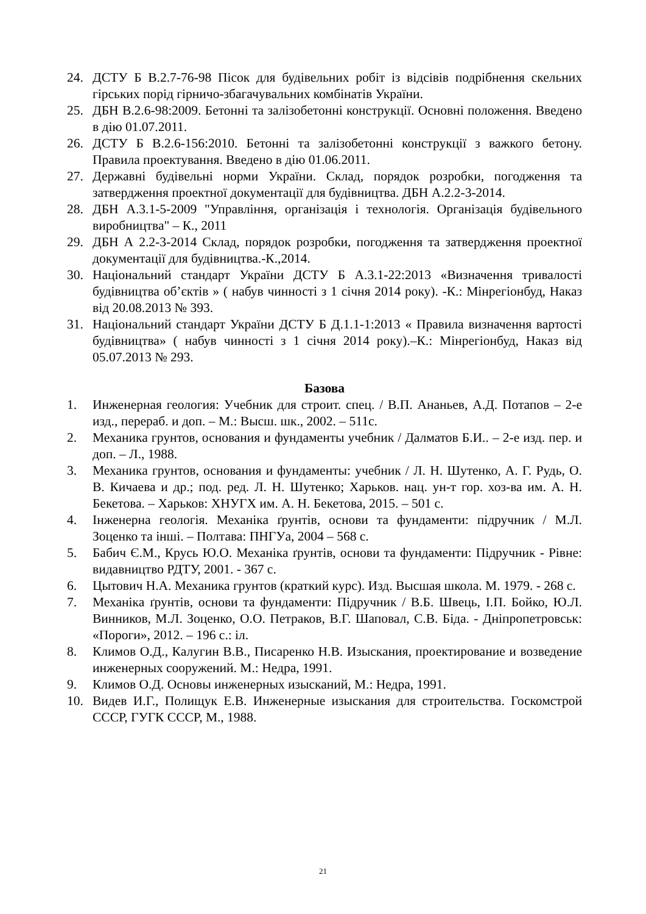24. ДСТУ Б В.2.7-76-98 Пісок для будівельних робіт із відсівів подрібнення скельних гірських порід гірничо-збагачувальних комбінатів України.
25. ДБН В.2.6-98:2009. Бетонні та залізобетонні конструкції. Основні положення. Введено в дію 01.07.2011.
26. ДСТУ Б В.2.6-156:2010. Бетонні та залізобетонні конструкції з важкого бетону. Правила проектування. Введено в дію 01.06.2011.
27. Державні будівельні норми України. Склад, порядок розробки, погодження та затвердження проектної документації для будівництва. ДБН А.2.2-3-2014.
28. ДБН А.3.1-5-2009 "Управління, організація і технологія. Організація будівельного виробництва" – К., 2011
29. ДБН А 2.2-3-2014 Склад, порядок розробки, погодження та затвердження проектної документації для будівництва.-К.,2014.
30. Національний стандарт України ДСТУ Б А.3.1-22:2013 «Визначення тривалості будівництва об’єктів » ( набув чинності з 1 січня 2014 року). -К.: Мінрегіонбуд, Наказ від 20.08.2013 № 393.
31. Національний стандарт України ДСТУ Б Д.1.1-1:2013 « Правила визначення вартості будівництва» ( набув чинності з 1 січня 2014 року).–К.: Мінрегіонбуд, Наказ від 05.07.2013 № 293.
Базова
1. Инженерная геология: Учебник для строит. спец. / В.П. Ананьев, А.Д. Потапов – 2-е изд., перераб. и доп. – М.: Высш. шк., 2002. – 511с.
2. Механика грунтов, основания и фундаменты учебник / Далматов Б.И.. – 2-е изд. пер. и доп. – Л., 1988.
3. Механика грунтов, основания и фундаменты: учебник / Л. Н. Шутенко, А. Г. Рудь, О. В. Кичаева и др.; под. ред. Л. Н. Шутенко; Харьков. нац. ун-т гор. хоз-ва им. А. Н. Бекетова. – Харьков: ХНУГХ им. А. Н. Бекетова, 2015. – 501 с.
4. Інженерна геологія. Механіка ґрунтів, основи та фундаменти: підручник / М.Л. Зоценко та інші. – Полтава: ПНГУа, 2004 – 568 с.
5. Бабич Є.М., Крусь Ю.О. Механіка ґрунтів, основи та фундаменти: Підручник - Рівне: видавництво РДТУ, 2001. - 367 с.
6. Цытович Н.А. Механика грунтов (краткий курс). Изд. Высшая школа. М. 1979. - 268 с.
7. Механіка ґрунтів, основи та фундаменти: Підручник / В.Б. Швець, І.П. Бойко, Ю.Л. Винников, М.Л. Зоценко, О.О. Петраков, В.Г. Шаповал, С.В. Біда. - Дніпропетровськ: «Пороги», 2012. – 196 с.: іл.
8. Климов О.Д., Калугин В.В., Писаренко Н.В. Изыскания, проектирование и возведение инженерных сооружений. М.: Недра, 1991.
9. Климов О.Д. Основы инженерных изысканий, М.: Недра, 1991.
10. Видев И.Г., Полищук Е.В. Инженерные изыскания для строительства. Госкомстрой СССР, ГУГК СССР, М., 1988.
21